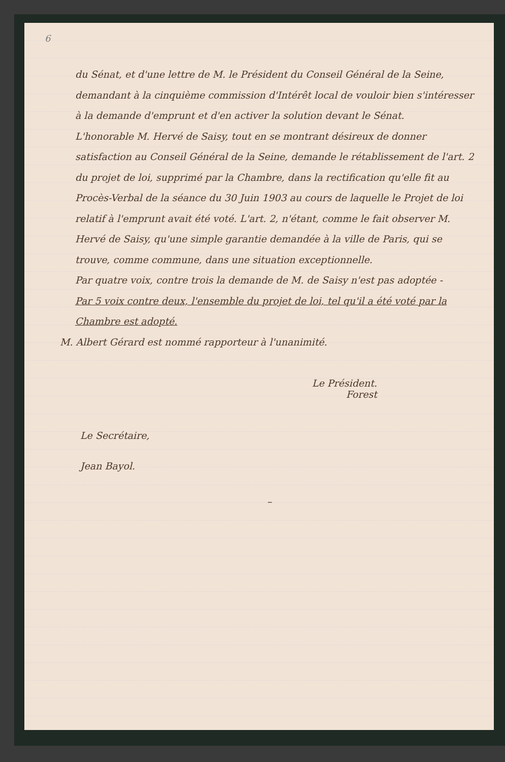6
du Sénat, et d'une lettre de M. le Président du Conseil Général de la Seine, demandant à la cinquième commission d'Intérêt local de vouloir bien s'intéresser à la demande d'emprunt et d'en activer la solution devant le Sénat.
L'honorable M. Hervé de Saisy, tout en se montrant désireux de donner satisfaction au Conseil Général de la Seine, demande le rétablissement de l'art. 2 du projet de loi, supprimé par la Chambre, dans la rectification qu'elle fit au Procès-Verbal de la séance du 30 Juin 1903 au cours de laquelle le Projet de loi relatif à l'emprunt avait été voté. L'art. 2, n'étant, comme le fait observer M. Hervé de Saisy, qu'une simple garantie demandée à la ville de Paris, qui se trouve, comme commune, dans une situation exceptionnelle.
Par quatre voix, contre trois la demande de M. de Saisy n'est pas adoptée -
Par 5 voix contre deux, l'ensemble du projet de loi, tel qu'il a été voté par la Chambre est adopté.
M. Albert Gérard est nommé rapporteur à l'unanimité.
Le Président.
Forest
Le Secrétaire,
Jean Bayol.
–